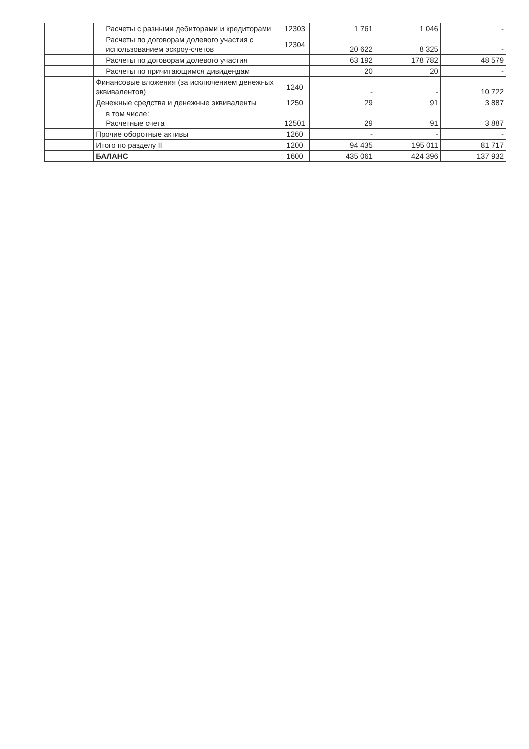| | Расчеты с разными дебиторами и кредиторами | 12303 | 1 761 | 1 046 | - |
| | Расчеты по договорам долевого участия с использованием эскроу-счетов | 12304 | 20 622 | 8 325 | - |
| | Расчеты по договорам долевого участия | | 63 192 | 178 782 | 48 579 |
| | Расчеты по причитающимся дивидендам | | 20 | 20 | - |
| | Финансовые вложения (за исключением денежных эквивалентов) | 1240 | - | - | 10 722 |
| | Денежные средства и денежные эквиваленты | 1250 | 29 | 91 | 3 887 |
| | в том числе: Расчетные счета | 12501 | 29 | 91 | 3 887 |
| | Прочие оборотные активы | 1260 | - | - | - |
| | Итого по разделу II | 1200 | 94 435 | 195 011 | 81 717 |
| | БАЛАНС | 1600 | 435 061 | 424 396 | 137 932 |